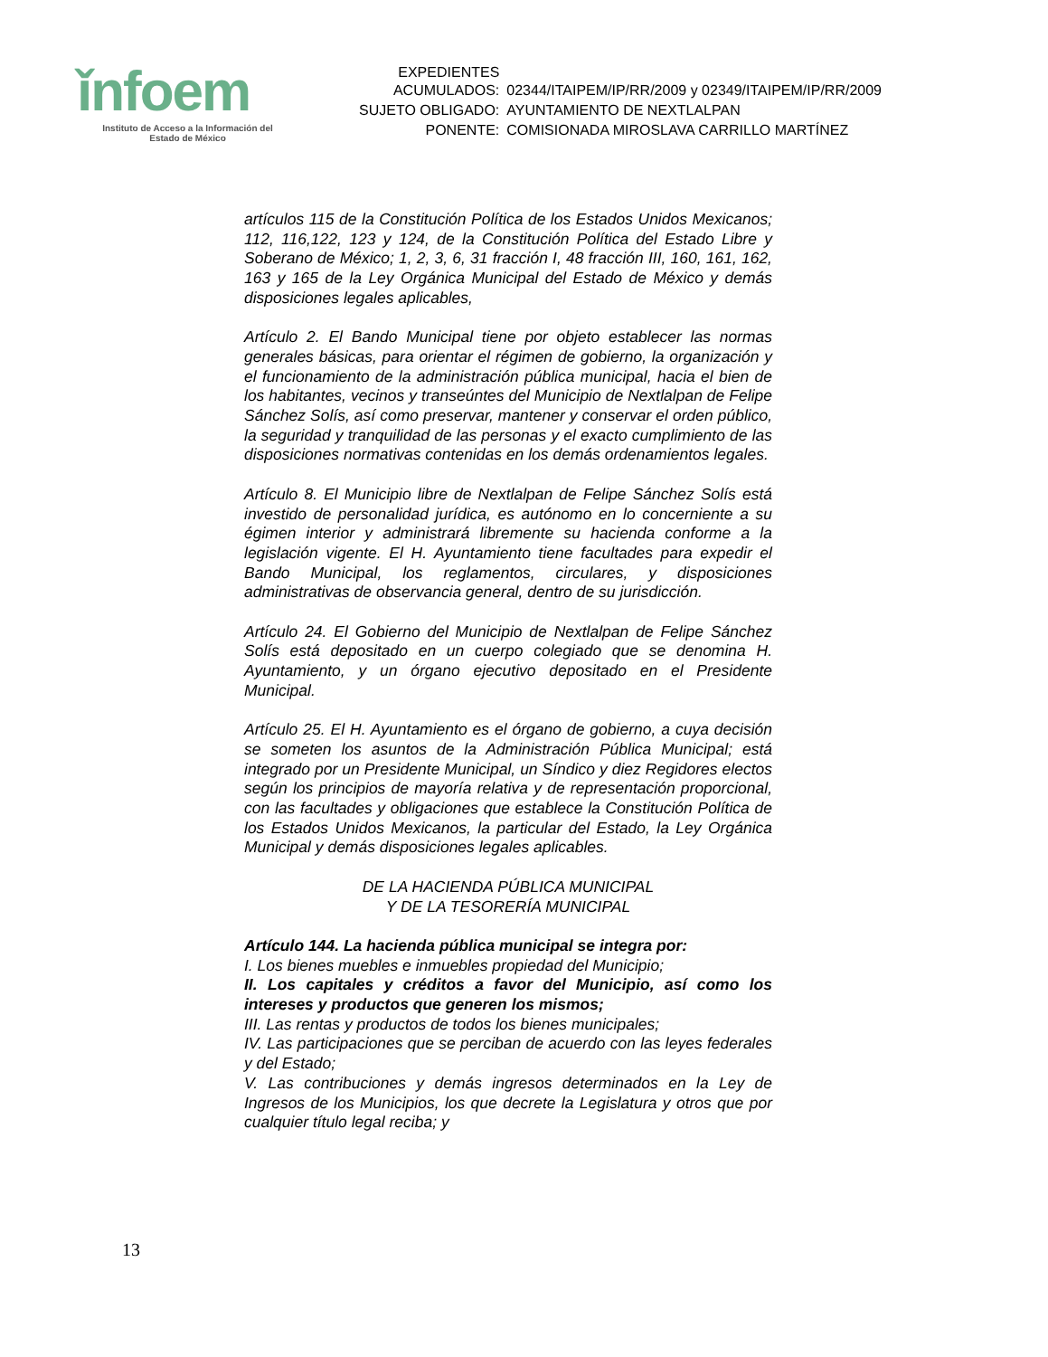ǐnfoem
Instituto de Acceso a la Información del
Estado de México
| EXPEDIENTES ACUMULADOS: | 02344/ITAIPEM/IP/RR/2009 y 02349/ITAIPEM/IP/RR/2009 |
| SUJETO OBLIGADO: | AYUNTAMIENTO DE NEXTLALPAN |
| PONENTE: | COMISIONADA MIROSLAVA CARRILLO MARTÍNEZ |
artículos 115 de la Constitución Política de los Estados Unidos Mexicanos; 112, 116,122, 123 y 124, de la Constitución Política del Estado Libre y Soberano de México; 1, 2, 3, 6, 31 fracción I, 48 fracción III, 160, 161, 162, 163 y 165 de la Ley Orgánica Municipal del Estado de México y demás disposiciones legales aplicables,
Artículo 2. El Bando Municipal tiene por objeto establecer las normas generales básicas, para orientar el régimen de gobierno, la organización y el funcionamiento de la administración pública municipal, hacia el bien de los habitantes, vecinos y transeúntes del Municipio de Nextlalpan de Felipe Sánchez Solís, así como preservar, mantener y conservar el orden público, la seguridad y tranquilidad de las personas y el exacto cumplimiento de las disposiciones normativas contenidas en los demás ordenamientos legales.
Artículo 8. El Municipio libre de Nextlalpan de Felipe Sánchez Solís está investido de personalidad jurídica, es autónomo en lo concerniente a su égimen interior y administrará libremente su hacienda conforme a la legislación vigente. El H. Ayuntamiento tiene facultades para expedir el Bando Municipal, los reglamentos, circulares, y disposiciones administrativas de observancia general, dentro de su jurisdicción.
Artículo 24. El Gobierno del Municipio de Nextlalpan de Felipe Sánchez Solís está depositado en un cuerpo colegiado que se denomina H. Ayuntamiento, y un órgano ejecutivo depositado en el Presidente Municipal.
Artículo 25. El H. Ayuntamiento es el órgano de gobierno, a cuya decisión se someten los asuntos de la Administración Pública Municipal; está integrado por un Presidente Municipal, un Síndico y diez Regidores electos según los principios de mayoría relativa y de representación proporcional, con las facultades y obligaciones que establece la Constitución Política de los Estados Unidos Mexicanos, la particular del Estado, la Ley Orgánica Municipal y demás disposiciones legales aplicables.
DE LA HACIENDA PÚBLICA MUNICIPAL
Y DE LA TESORERÍA MUNICIPAL
Artículo 144. La hacienda pública municipal se integra por:
I. Los bienes muebles e inmuebles propiedad del Municipio;
II. Los capitales y créditos a favor del Municipio, así como los intereses y productos que generen los mismos;
III. Las rentas y productos de todos los bienes municipales;
IV. Las participaciones que se perciban de acuerdo con las leyes federales y del Estado;
V. Las contribuciones y demás ingresos determinados en la Ley de Ingresos de los Municipios, los que decrete la Legislatura y otros que por cualquier título legal reciba; y
13